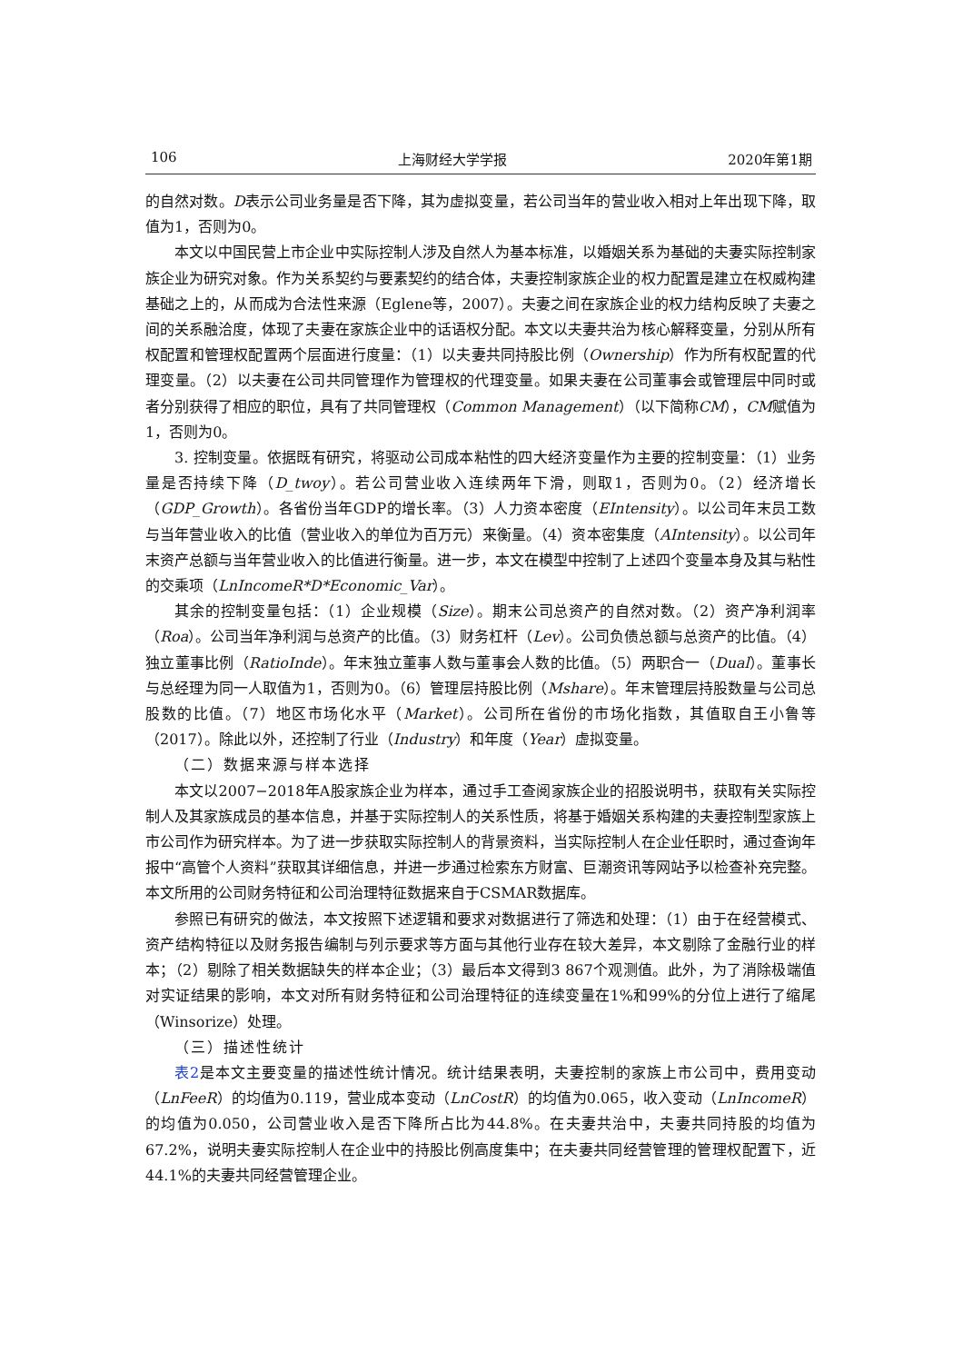106 上海财经大学学报 2020年第1期
的自然对数。D表示公司业务量是否下降，其为虚拟变量，若公司当年的营业收入相对上年出现下降，取值为1，否则为0。
本文以中国民营上市企业中实际控制人涉及自然人为基本标准，以婚姻关系为基础的夫妻实际控制家族企业为研究对象。作为关系契约与要素契约的结合体，夫妻控制家族企业的权力配置是建立在权威构建基础之上的，从而成为合法性来源（Eglene等，2007）。夫妻之间在家族企业的权力结构反映了夫妻之间的关系融洽度，体现了夫妻在家族企业中的话语权分配。本文以夫妻共治为核心解释变量，分别从所有权配置和管理权配置两个层面进行度量：（1）以夫妻共同持股比例（Ownership）作为所有权配置的代理变量。（2）以夫妻在公司共同管理作为管理权的代理变量。如果夫妻在公司董事会或管理层中同时或者分别获得了相应的职位，具有了共同管理权（Common Management）（以下简称CM），CM赋值为1，否则为0。
3. 控制变量。依据既有研究，将驱动公司成本粘性的四大经济变量作为主要的控制变量：（1）业务量是否持续下降（D_twoy）。若公司营业收入连续两年下滑，则取1，否则为0。（2）经济增长（GDP_Growth）。各省份当年GDP的增长率。（3）人力资本密度（EIntensity）。以公司年末员工数与当年营业收入的比值（营业收入的单位为百万元）来衡量。（4）资本密集度（AIntensity）。以公司年末资产总额与当年营业收入的比值进行衡量。进一步，本文在模型中控制了上述四个变量本身及其与粘性的交乘项（LnIncomeR*D*Economic_Var）。
其余的控制变量包括：（1）企业规模（Size）。期末公司总资产的自然对数。（2）资产净利润率（Roa）。公司当年净利润与总资产的比值。（3）财务杠杆（Lev）。公司负债总额与总资产的比值。（4）独立董事比例（RatioInde）。年末独立董事人数与董事会人数的比值。（5）两职合一（Dual）。董事长与总经理为同一人取值为1，否则为0。（6）管理层持股比例（Mshare）。年末管理层持股数量与公司总股数的比值。（7）地区市场化水平（Market）。公司所在省份的市场化指数，其值取自王小鲁等（2017）。除此以外，还控制了行业（Industry）和年度（Year）虚拟变量。
（二）数据来源与样本选择
本文以2007−2018年A股家族企业为样本，通过手工查阅家族企业的招股说明书，获取有关实际控制人及其家族成员的基本信息，并基于实际控制人的关系性质，将基于婚姻关系构建的夫妻控制型家族上市公司作为研究样本。为了进一步获取实际控制人的背景资料，当实际控制人在企业任职时，通过查询年报中“高管个人资料”获取其详细信息，并进一步通过检索东方财富、巨潮资讯等网站予以检查补充完整。本文所用的公司财务特征和公司治理特征数据来自于CSMAR数据库。
参照已有研究的做法，本文按照下述逻辑和要求对数据进行了筛选和处理：（1）由于在经营模式、资产结构特征以及财务报告编制与列示要求等方面与其他行业存在较大差异，本文剔除了金融行业的样本；（2）剔除了相关数据缺失的样本企业；（3）最后本文得到3 867个观测值。此外，为了消除极端值对实证结果的影响，本文对所有财务特征和公司治理特征的连续变量在1%和99%的分位上进行了缩尾（Winsorize）处理。
（三）描述性统计
表2是本文主要变量的描述性统计情况。统计结果表明，夫妻控制的家族上市公司中，费用变动（LnFeeR）的均值为0.119，营业成本变动（LnCostR）的均值为0.065，收入变动（LnIncomeR）的均值为0.050，公司营业收入是否下降所占比为44.8%。在夫妻共治中，夫妻共同持股的均值为67.2%，说明夫妻实际控制人在企业中的持股比例高度集中；在夫妻共同经营管理的管理权配置下，近44.1%的夫妻共同经营管理企业。